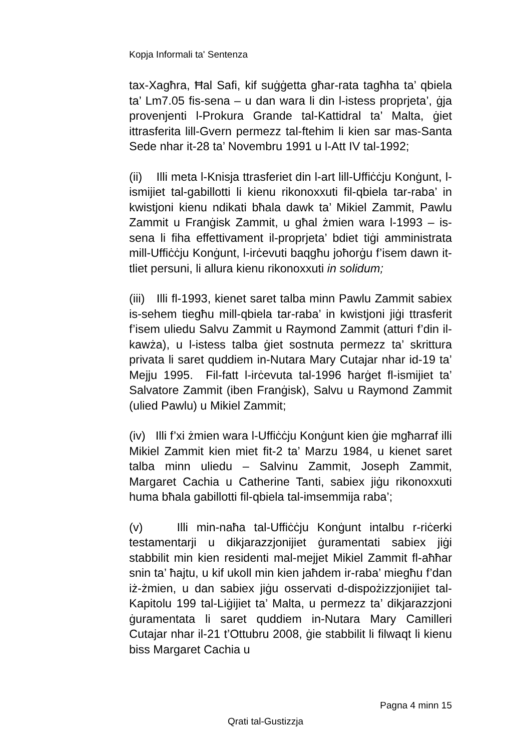Kopja Informali ta' Sentenza
tax-Xagħra, Ħal Safi, kif suġġetta għar-rata tagħha ta’ qbiela ta’ Lm7.05 fis-sena – u dan wara li din l-istess proprjeta’, ġja provenjenti l-Prokura Grande tal-Kattidral ta’ Malta, ġiet ittrasferita lill-Gvern permezz tal-ftehim li kien sar mas-Santa Sede nhar it-28 ta’ Novembru 1991 u l-Att IV tal-1992;
(ii) Illi meta l-Knisja ttrasferiet din l-art lill-Uffiċċju Konġunt, l-ismijiet tal-gabillotti li kienu rikonoxxuti fil-qbiela tar-raba’ in kwistjoni kienu ndikati bħala dawk ta’ Mikiel Zammit, Pawlu Zammit u Franġisk Zammit, u għal żmien wara l-1993 – is-sena li fiha effettivament il-proprjeta’ bdiet tiġi amministrata mill-Uffiċċju Konġunt, l-irċevuti baqgħu joħorġu f’isem dawn it-tliet persuni, li allura kienu rikonoxxuti in solidum;
(iii) Illi fl-1993, kienet saret talba minn Pawlu Zammit sabiex is-sehem tiegħu mill-qbiela tar-raba’ in kwistjoni jiġi ttrasferit f’isem uliedu Salvu Zammit u Raymond Zammit (atturi f’din il-kawża), u l-istess talba ġiet sostnuta permezz ta’ skrittura privata li saret quddiem in-Nutara Mary Cutajar nhar id-19 ta’ Mejju 1995. Fil-fatt l-irċevuta tal-1996 ħarġet fl-ismijiet ta’ Salvatore Zammit (iben Franġisk), Salvu u Raymond Zammit (ulied Pawlu) u Mikiel Zammit;
(iv) Illi f’xi żmien wara l-Uffiċċju Konġunt kien ġie mgħarraf illi Mikiel Zammit kien miet fit-2 ta’ Marzu 1984, u kienet saret talba minn uliedu – Salvinu Zammit, Joseph Zammit, Margaret Cachia u Catherine Tanti, sabiex jiġu rikonoxxuti huma bħala gabillotti fil-qbiela tal-imsemmija raba’;
(v) Illi min-naħa tal-Uffiċċju Konġunt intalbu r-riċerki testamentarji u dikjarazzjonijiet ġuramentati sabiex jiġi stabbilit min kien residenti mal-mejjet Mikiel Zammit fl-aħħar snin ta’ ħajtu, u kif ukoll min kien jaħdem ir-raba’ miegħu f’dan iż-żmien, u dan sabiex jiġu osservati d-dispożizzjonijiet tal-Kapitolu 199 tal-Liġijiet ta’ Malta, u permezz ta’ dikjarazzjoni ġuramentata li saret quddiem in-Nutara Mary Camilleri Cutajar nhar il-21 t’Ottubru 2008, ġie stabbilit li filwaqt li kienu biss Margaret Cachia u
Pagna 4 minn 15
Qrati tal-Gustizzja